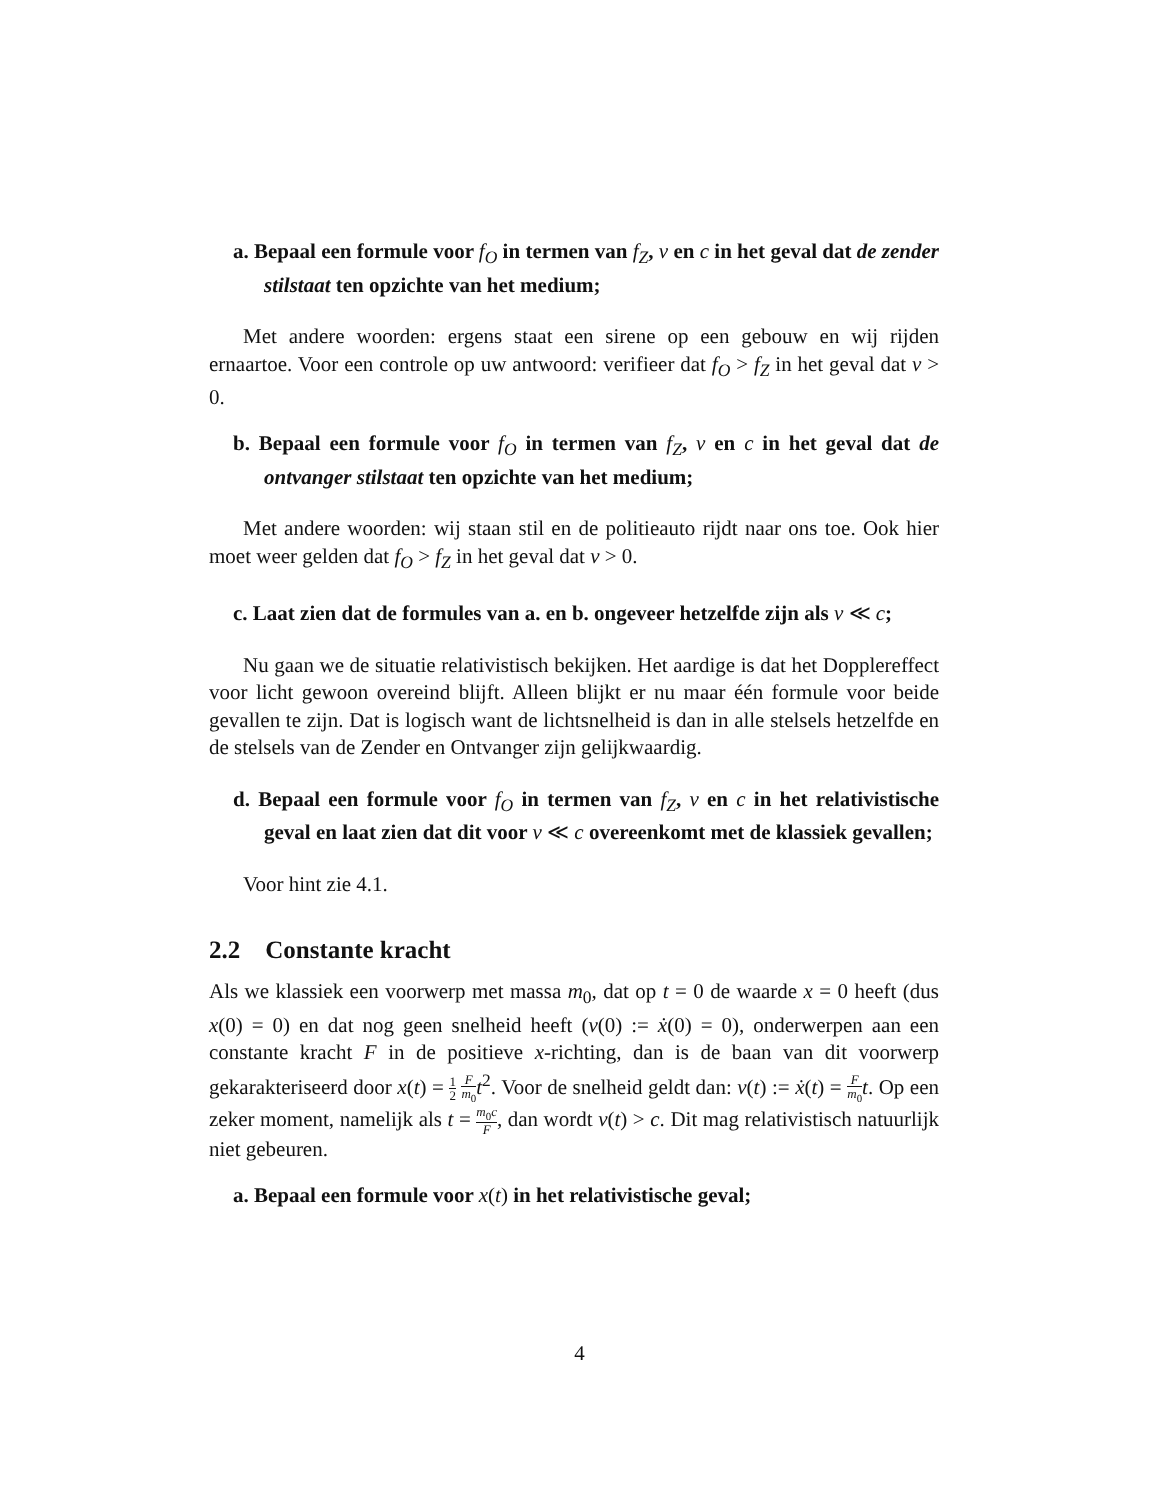a. Bepaal een formule voor f<sub>O</sub> in termen van f<sub>Z</sub>, v en c in het geval dat de zender stilstaat ten opzichte van het medium;
Met andere woorden: ergens staat een sirene op een gebouw en wij rijden ernaartoe. Voor een controle op uw antwoord: verifieer dat f<sub>O</sub> > f<sub>Z</sub> in het geval dat v > 0.
b. Bepaal een formule voor f<sub>O</sub> in termen van f<sub>Z</sub>, v en c in het geval dat de ontvanger stilstaat ten opzichte van het medium;
Met andere woorden: wij staan stil en de politieauto rijdt naar ons toe. Ook hier moet weer gelden dat f<sub>O</sub> > f<sub>Z</sub> in het geval dat v > 0.
c. Laat zien dat de formules van a. en b. ongeveer hetzelfde zijn als v ≪ c;
Nu gaan we de situatie relativistisch bekijken. Het aardige is dat het Dopplereffect voor licht gewoon overeind blijft. Alleen blijkt er nu maar één formule voor beide gevallen te zijn. Dat is logisch want de lichtsnelheid is dan in alle stelsels hetzelfde en de stelsels van de Zender en Ontvanger zijn gelijkwaardig.
d. Bepaal een formule voor f<sub>O</sub> in termen van f<sub>Z</sub>, v en c in het relativistische geval en laat zien dat dit voor v ≪ c overeenkomt met de klassiek gevallen;
Voor hint zie 4.1.
2.2 Constante kracht
Als we klassiek een voorwerp met massa m<sub>0</sub>, dat op t = 0 de waarde x = 0 heeft (dus x(0) = 0) en dat nog geen snelheid heeft (v(0) := ẋ(0) = 0), onderwerpen aan een constante kracht F in de positieve x-richting, dan is de baan van dit voorwerp gekarakteriseerd door x(t) = 1 2 F m<sub>0</sub> t<sup>2</sup>. Voor de snelheid geldt dan: v(t) := ẋ(t) = F m<sub>0</sub> t. Op een zeker moment, namelijk als t = m<sub>0</sub>c F, dan wordt v(t) > c. Dit mag relativistisch natuurlijk niet gebeuren.
a. Bepaal een formule voor x(t) in het relativistische geval;
4